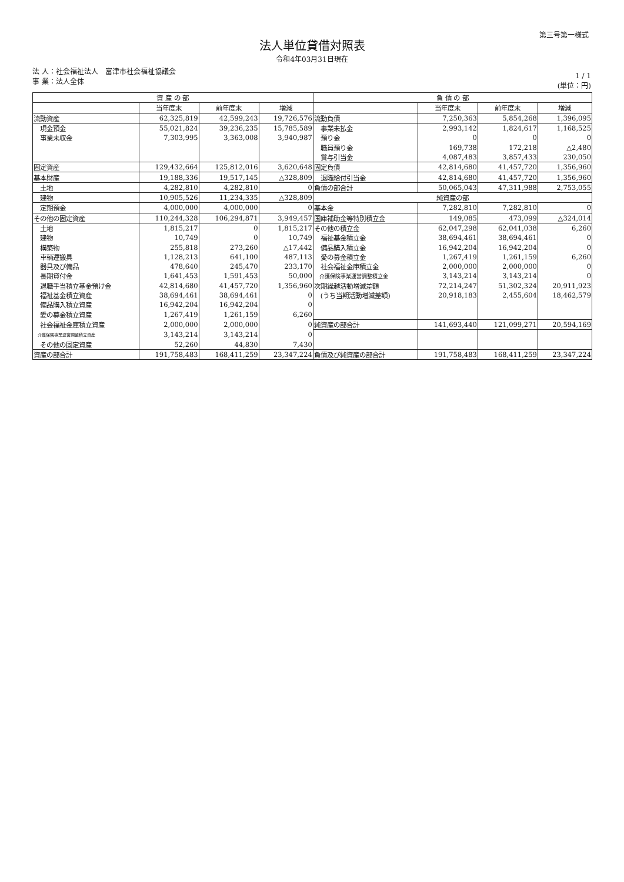第三号第一様式
法人単位貸借対照表
令和4年03月31日現在
法 人：社会福祉法人　富津市社会福祉協議会
事 業：法人全体
1 / 1
(単位：円)
| 資 産 の 部 | | | | 負 債 の 部 | | | |
| --- | --- | --- | --- | --- | --- | --- | --- |
| | 当年度末 | 前年度末 | 増減 | | 当年度末 | 前年度末 | 増減 |
| 流動資産 | 62,325,819 | 42,599,243 | 19,726,576 | 流動負債 | 7,250,363 | 5,854,268 | 1,396,095 |
| 現金預金 | 55,021,824 | 39,236,235 | 15,785,589 | 事業未払金 | 2,993,142 | 1,824,617 | 1,168,525 |
| 事業未収金 | 7,303,995 | 3,363,008 | 3,940,987 | 預り金 | 0 | 0 | 0 |
| | | | | 職員預り金 | 169,738 | 172,218 | △2,480 |
| | | | | 賞与引当金 | 4,087,483 | 3,857,433 | 230,050 |
| 固定資産 | 129,432,664 | 125,812,016 | 3,620,648 | 固定負債 | 42,814,680 | 41,457,720 | 1,356,960 |
| 基本財産 | 19,188,336 | 19,517,145 | △328,809 | 退職給付引当金 | 42,814,680 | 41,457,720 | 1,356,960 |
| 土地 | 4,282,810 | 4,282,810 | 0 | 負債の部合計 | 50,065,043 | 47,311,988 | 2,753,055 |
| 建物 | 10,905,526 | 11,234,335 | △328,809 | 純資産の部 | | | |
| 定期預金 | 4,000,000 | 4,000,000 | 0 | 基本金 | 7,282,810 | 7,282,810 | 0 |
| その他の固定資産 | 110,244,328 | 106,294,871 | 3,949,457 | 国庫補助金等特別積立金 | 149,085 | 473,099 | △324,014 |
| 土地 | 1,815,217 | 0 | 1,815,217 | その他の積立金 | 62,047,298 | 62,041,038 | 6,260 |
| 建物 | 10,749 | 0 | 10,749 | 福祉基金積立金 | 38,694,461 | 38,694,461 | 0 |
| 構築物 | 255,818 | 273,260 | △17,442 | 備品購入積立金 | 16,942,204 | 16,942,204 | 0 |
| 車輌運搬具 | 1,128,213 | 641,100 | 487,113 | 愛の募金積立金 | 1,267,419 | 1,261,159 | 6,260 |
| 器具及び備品 | 478,640 | 245,470 | 233,170 | 社会福祉金庫積立金 | 2,000,000 | 2,000,000 | 0 |
| 長期貸付金 | 1,641,453 | 1,591,453 | 50,000 | 介護保険事業運営調整積立金 | 3,143,214 | 3,143,214 | 0 |
| 退職手当積立基金預け金 | 42,814,680 | 41,457,720 | 1,356,960 | 次期繰越活動増減差額 | 72,214,247 | 51,302,324 | 20,911,923 |
| 福祉基金積立資産 | 38,694,461 | 38,694,461 | 0 | (うち当期活動増減差額) | 20,918,183 | 2,455,604 | 18,462,579 |
| 備品購入積立資産 | 16,942,204 | 16,942,204 | 0 | | | | |
| 愛の募金積立資産 | 1,267,419 | 1,261,159 | 6,260 | | | | |
| 社会福祉金庫積立資産 | 2,000,000 | 2,000,000 | 0 | 純資産の部合計 | 141,693,440 | 121,099,271 | 20,594,169 |
| 介護保険事業運営調整積立資産 | 3,143,214 | 3,143,214 | 0 | | | | |
| その他の固定資産 | 52,260 | 44,830 | 7,430 | | | | |
| 資産の部合計 | 191,758,483 | 168,411,259 | 23,347,224 | 負債及び純資産の部合計 | 191,758,483 | 168,411,259 | 23,347,224 |